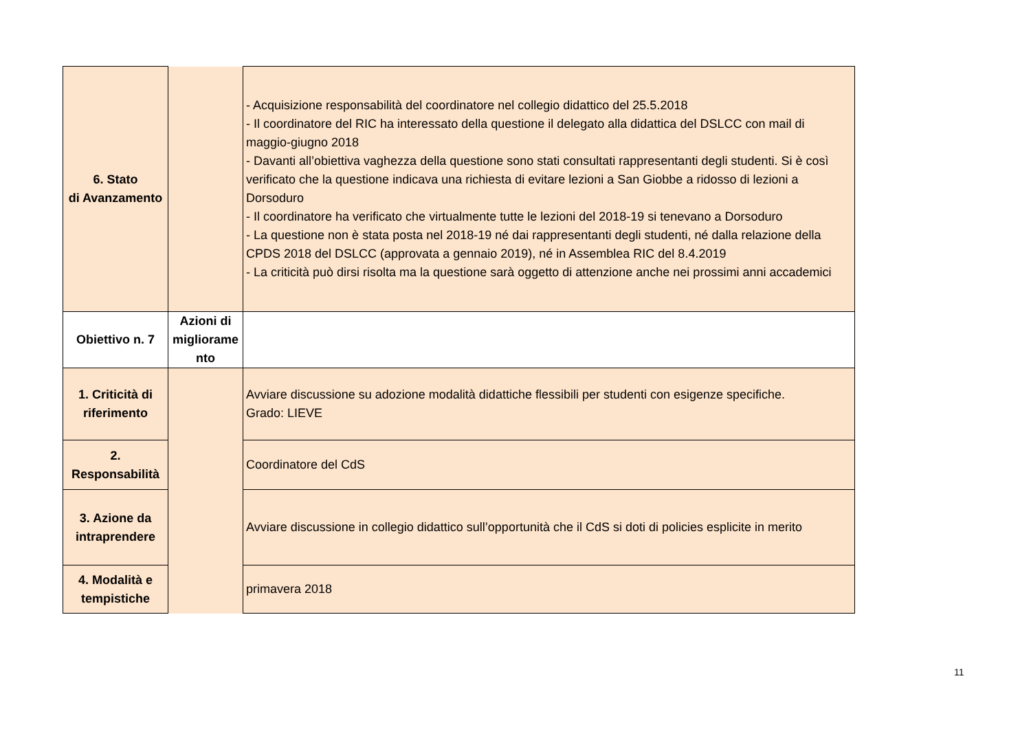| 6. Stato di Avanzamento | | - Acquisizione responsabilità del coordinatore nel collegio didattico del 25.5.2018 - Il coordinatore del RIC ha interessato della questione il delegato alla didattica del DSLCC con mail di maggio-giugno 2018 - Davanti all’obiettiva vaghezza della questione sono stati consultati rappresentanti degli studenti. Si è così verificato che la questione indicava una richiesta di evitare lezioni a San Giobbe a ridosso di lezioni a Dorsoduro - Il coordinatore ha verificato che virtualmente tutte le lezioni del 2018-19 si tenevano a Dorsoduro - La questione non è stata posta nel 2018-19 né dai rappresentanti degli studenti, né dalla relazione della CPDS 2018 del DSLCC (approvata a gennaio 2019), né in Assemblea RIC del 8.4.2019 - La criticità può dirsi risolta ma la questione sarà oggetto di attenzione anche nei prossimi anni accademici |
| Obiettivo n. 7 | Azioni di migliorame nto | |
| 1. Criticità di riferimento | | Avviare discussione su adozione modalità didattiche flessibili per studenti con esigenze specifiche. Grado: LIEVE |
| 2. Responsabilità | | Coordinatore del CdS |
| 3. Azione da intraprendere | | Avviare discussione in collegio didattico sull’opportunità che il CdS si doti di policies esplicite in merito |
| 4. Modalità e tempistiche | | primavera 2018 |
11